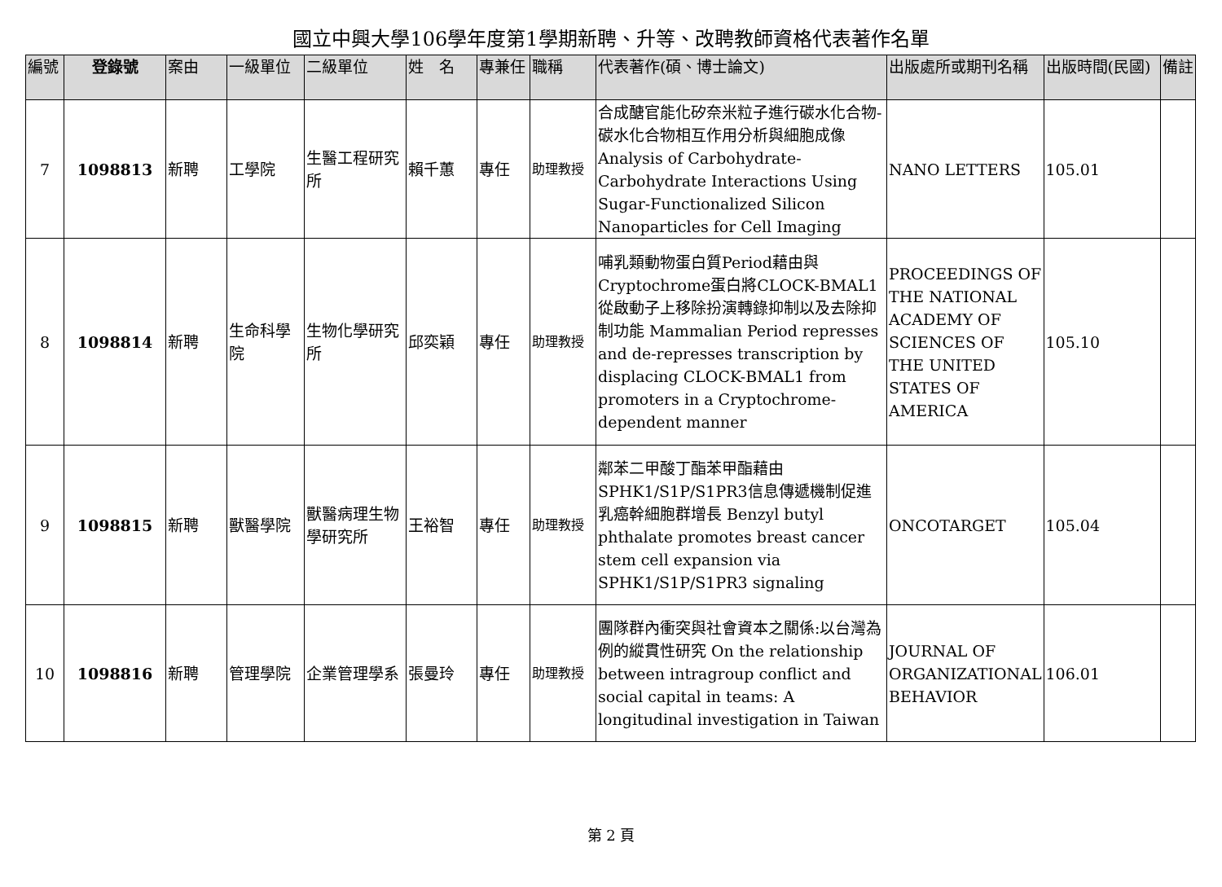國立中興大學106學年度第1學期新聘、升等、改聘教師資格代表著作名單
| 編號 | 登錄號 | 案由 | 一級單位 | 二級單位 | 姓 名 | 專兼任 | 職稱 | 代表著作(碩、博士論文) | 出版處所或期刊名稱 | 出版時間(民國) | 備註 |
| --- | --- | --- | --- | --- | --- | --- | --- | --- | --- | --- | --- |
| 7 | 1098813 | 新聘 | 工學院 | 生醫工程研究所 | 賴千蕙 | 專任 | 助理教授 | 合成醣官能化矽奈米粒子進行碳水化合物-碳水化合物相互作用分析與細胞成像Analysis of Carbohydrate-Carbohydrate Interactions Using Sugar-Functionalized Silicon Nanoparticles for Cell Imaging | NANO LETTERS | 105.01 | |
| 8 | 1098814 | 新聘 | 生命科學院 | 生物化學研究所 | 邱奕穎 | 專任 | 助理教授 | 哺乳類動物蛋白質Period藉由與Cryptochrome蛋白將CLOCK-BMAL1從啟動子上移除扮演轉錄抑制以及去除抑制功能 Mammalian Period represses and de-represses transcription by displacing CLOCK-BMAL1 from promoters in a Cryptochrome-dependent manner | PROCEEDINGS OF THE NATIONAL ACADEMY OF SCIENCES OF THE UNITED STATES OF AMERICA | 105.10 | |
| 9 | 1098815 | 新聘 | 獸醫學院 | 獸醫病理生物學研究所 | 王裕智 | 專任 | 助理教授 | 鄰苯二甲酸丁酯苯甲酯藉由SPHK1/S1P/S1PR3信息傳遞機制促進乳癌幹細胞群增長 Benzyl butyl phthalate promotes breast cancer stem cell expansion via SPHK1/S1P/S1PR3 signaling | ONCOTARGET | 105.04 | |
| 10 | 1098816 | 新聘 | 管理學院 | 企業管理學系 | 張曼玲 | 專任 | 助理教授 | 團隊群內衝突與社會資本之關係:以台灣為例的縱貫性研究 On the relationship between intragroup conflict and social capital in teams: A longitudinal investigation in Taiwan | JOURNAL OF ORGANIZATIONAL BEHAVIOR | 106.01 | |
第 2 頁